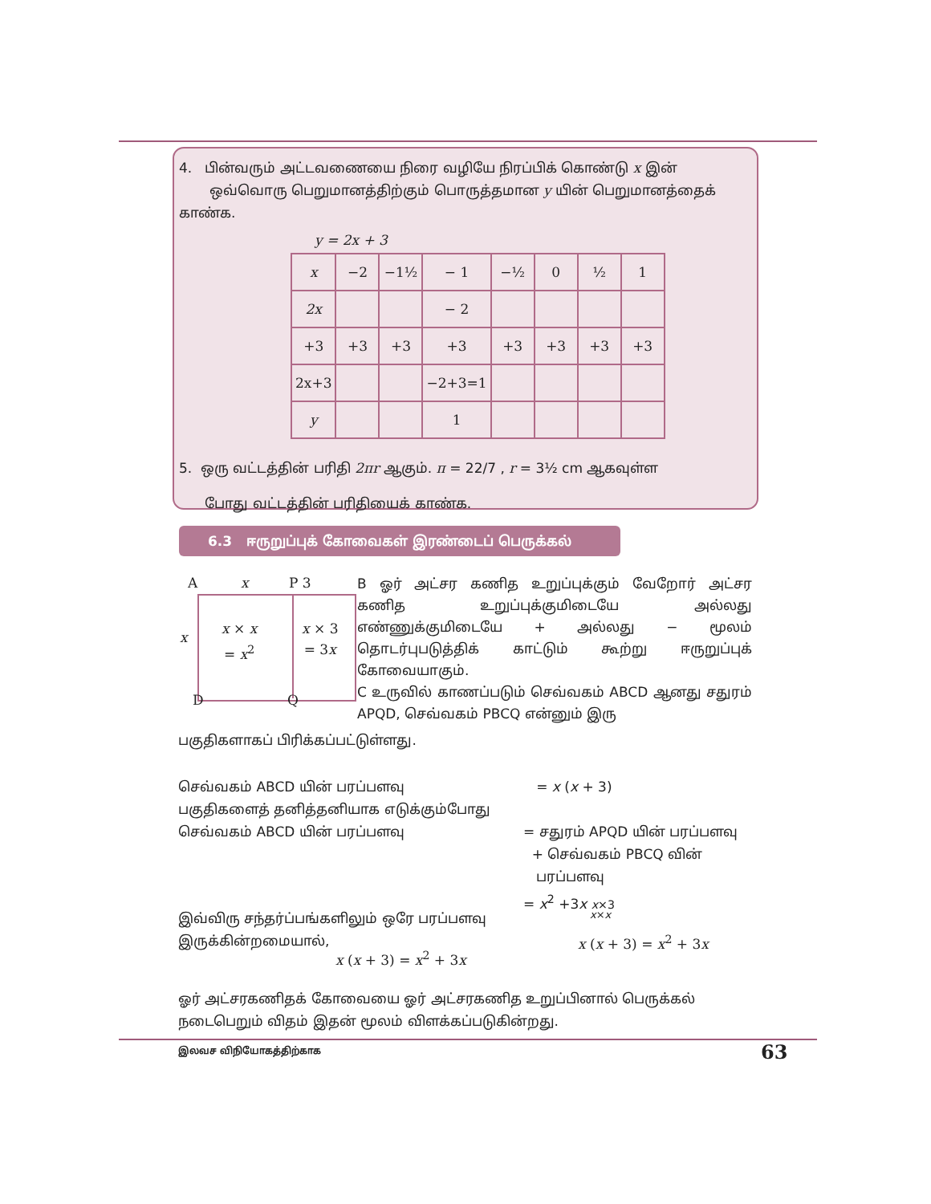4. பின்வரும் அட்டவணையை நிரை வழியே நிரப்பிக் கொண்டு x இன்
ஒவ்வொரு பெறுமானத்திற்கும் பொருத்தமான y யின் பெறுமானத்தைக் காண்க.
y = 2x + 3
| x | −2 | −1½ | − 1 | −½ | 0 | ½ | 1 |
| 2x | | | − 2 | | | | |
| +3 | +3 | +3 | +3 | +3 | +3 | +3 | +3 |
| 2x+3 | | | −2+3=1 | | | | |
| y | | | 1 | | | | |
5. ஒரு வட்டத்தின் பரிதி 2πr ஆகும். π = 22/7 , r = 3½ cm ஆகவுள்ள
போது வட்டத்தின் பரிதியைக் காண்க.
6.3 ஈருறுப்புக் கோவைகள் இரண்டைப் பெருக்கல்
A x P 3
x
x × x
= x<sup>2</sup>
x × 3
= 3x
D Q
B ஓர் அட்சர கணித உறுப்புக்கும் வேறோர் அட்சர கணித உறுப்புக்குமிடையே அல்லது எண்ணுக்குமிடையே + அல்லது − மூலம் தொடர்புபடுத்திக் காட்டும் கூற்று ஈருறுப்புக் கோவையாகும்.
C உருவில் காணப்படும் செவ்வகம் ABCD ஆனது சதுரம் APQD, செவ்வகம் PBCQ என்னும் இரு
பகுதிகளாகப் பிரிக்கப்பட்டுள்ளது.
செவ்வகம் ABCD யின் பரப்பளவு
பகுதிகளைத் தனித்தனியாக எடுக்கும்போது
செவ்வகம் ABCD யின் பரப்பளவு
= x (x + 3)
= சதுரம் APQD யின் பரப்பளவு
+ செவ்வகம் PBCQ வின்
பரப்பளவு
= x<sup>2</sup> +3x x×3
இவ்விரு சந்தர்ப்பங்களிலும் ஒரே பரப்பளவு
இருக்கின்றமையால்,
x×x
x (x + 3) = x<sup>2</sup> + 3x
x (x + 3) = x<sup>2</sup> + 3x
ஓர் அட்சரகணிதக் கோவையை ஓர் அட்சரகணித உறுப்பினால் பெருக்கல் நடைபெறும் விதம் இதன் மூலம் விளக்கப்படுகின்றது.
இலவச விநியோகத்திற்காக 63